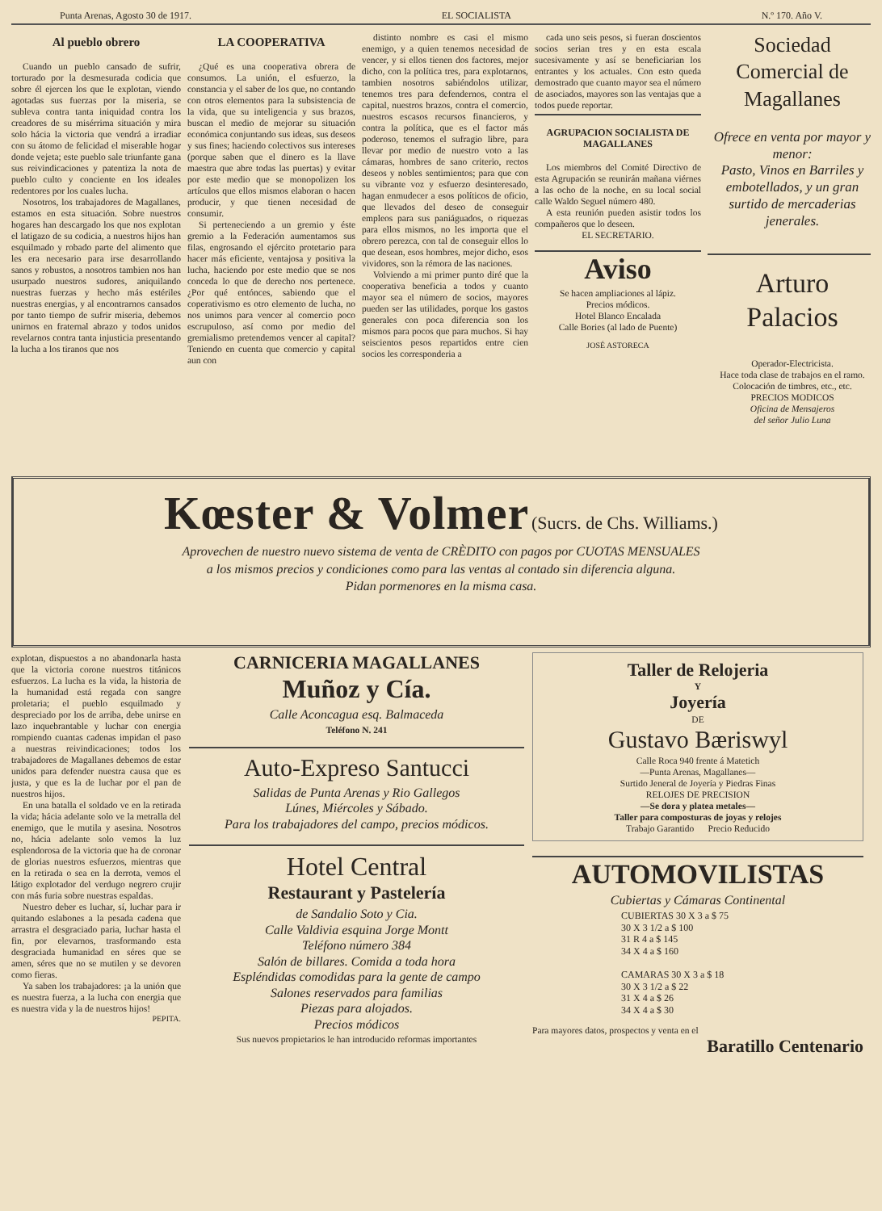Punta Arenas, Agosto 30 de 1917. EL SOCIALISTA N.º 170. Año V.
Al pueblo obrero
Cuando un pueblo cansado de sufrir, torturado por la desmesurada codicia que sobre él ejercen los que le explotan, viendo agotadas sus fuerzas por la miseria, se subleva contra tanta iniquidad contra los creadores de su misérrima situación y mira solo hácia la victoria que vendrá a irradiar con su átomo de felicidad el miserable hogar donde vejeta; este pueblo sale triunfante gana sus reivindicaciones y patentiza la nota de pueblo culto y conciente en los ideales redentores por los cuales lucha.
Nosotros, los trabajadores de Magallanes, estamos en esta situación. Sobre nuestros hogares han descargado los que nos explotan el latigazo de su codicia, a nuestros hijos han esquilmado y robado parte del alimento que les era necesario para irse desarrollando sanos y robustos, a nosotros tambien nos han usurpado nuestros sudores, aniquilando nuestras fuerzas y hecho más estériles nuestras energias, y al encontrarnos cansados por tanto tiempo de sufrir miseria, debemos unirnos en fraternal abrazo y todos unidos revelarnos contra tanta injusticia presentando la lucha a los tiranos que nos
LA COOPERATIVA
¿Qué es una cooperativa obrera de consumos. La unión, el esfuerzo, la constancia y el saber de los que, no contando con otros elementos para la subsistencia de la vida, que su inteligencia y sus brazos, buscan el medio de mejorar su situación económica conjuntando sus ideas, sus deseos y sus fines; haciendo colectivos sus intereses (porque saben que el dinero es la llave maestra que abre todas las puertas) y evitar por este medio que se monopolizen los artículos que ellos mismos elaboran o hacen producir, y que tienen necesidad de consumir.
Si perteneciendo a un gremio y éste gremio a la Federación aumentamos sus filas, engrosando el ejército protetario para hacer más eficiente, ventajosa y positiva la lucha, haciendo por este medio que se nos conceda lo que de derecho nos pertenece. ¿Por qué entónces, sabiendo que el coperativismo es otro elemento de lucha, no nos unimos para vencer al comercio poco escrupuloso, así como por medio del gremialismo pretendemos vencer al capital? Teniendo en cuenta que comercio y capital aun con
distinto nombre es casi el mismo enemigo, y a quien tenemos necesidad de vencer, y si ellos tienen dos factores, mejor dicho, con la política tres, para explotarnos, tambien nosotros sabiéndolos utilizar, tenemos tres para defendernos, contra el capital, nuestros brazos, contra el comercio, nuestros escasos recursos financieros, y contra la política, que es el factor más poderoso, tenemos el sufragio libre, para llevar por medio de nuestro voto a las cámaras, hombres de sano criterio, rectos deseos y nobles sentimientos; para que con su vibrante voz y esfuerzo desinteresado, hagan enmudecer a esos políticos de oficio, que llevados del deseo de conseguir empleos para sus paniáguados, o riquezas para ellos mismos, no les importa que el obrero perezca, con tal de conseguir ellos lo que desean, esos hombres, mejor dicho, esos vividores, son la rémora de las naciones.
Volviendo a mi primer punto diré que la cooperativa beneficia a todos y cuanto mayor sea el número de socios, mayores pueden ser las utilidades, porque los gastos generales con poca diferencia son los mismos para pocos que para muchos. Si hay seiscientos pesos repartidos entre cien socios les corresponderia a
cada uno seis pesos, si fueran doscientos socios serian tres y en esta escala sucesivamente y así se beneficiarian los entrantes y los actuales. Con esto queda demostrado que cuanto mayor sea el número de asociados, mayores son las ventajas que a todos puede reportar.
AGRUPACION SOCIALISTA DE MAGALLANES
Los miembros del Comité Directivo de esta Agrupación se reunirán mañana viérnes a las ocho de la noche, en su local social calle Waldo Seguel número 480.
A esta reunión pueden asistir todos los compañeros que lo deseen.
EL SECRETARIO.
Aviso
Se hacen ampliaciones al lápiz.
Precios módicos.
Hotel Blanco Encalada
Calle Bories (al lado de Puente)
JOSÉ ASTORECA
Sociedad Comercial de Magallanes
Ofrece en venta por mayor y menor:
Pasto, Vinos en Barriles y embotellados, y un gran surtido de mercaderias jenerales.
Arturo
Palacios
Operador-Electricista.
Hace toda clase de trabajos en el ramo.
Colocación de timbres, etc., etc.
PRECIOS MODICOS
Oficina de Mensajeros
del señor Julio Luna
Kœster & Volmer (Sucrs. de Chs. Williams.)
Aprovechen de nuestro nuevo sistema de venta de CRÈDITO con pagos por CUOTAS MENSUALES
a los mismos precios y condiciones como para las ventas al contado sin diferencia alguna.
Pidan pormenores en la misma casa.
explotan, dispuestos a no abandonarla hasta que la victoria corone nuestros titánicos esfuerzos. La lucha es la vida, la historia de la humanidad está regada con sangre proletaria; el pueblo esquilmado y despreciado por los de arriba, debe unirse en lazo inquebrantable y luchar con energia rompiendo cuantas cadenas impidan el paso a nuestras reivindicaciones; todos los trabajadores de Magallanes debemos de estar unidos para defender nuestra causa que es justa, y que es la de luchar por el pan de nuestros hijos.
En una batalla el soldado ve en la retirada la vida; hácia adelante solo ve la metralla del enemigo, que le mutila y asesina. Nosotros no, hácia adelante solo vemos la luz esplendorosa de la victoria que ha de coronar de glorias nuestros esfuerzos, mientras que en la retirada o sea en la derrota, vemos el látigo explotador del verdugo negrero crujir con más furia sobre nuestras espaldas.
Nuestro deber es luchar, sí, luchar para ir quitando eslabones a la pesada cadena que arrastra el desgraciado paria, luchar hasta el fin, por elevarnos, trasformando esta desgraciada humanidad en séres que se amen, séres que no se mutilen y se devoren como fieras.
Ya saben los trabajadores: ¡a la unión que es nuestra fuerza, a la lucha con energia que es nuestra vida y la de nuestros hijos!
PEPITA.
CARNICERIA MAGALLANES
Muñoz y Cía.
Calle Aconcagua esq. Balmaceda
Teléfono N. 241
Auto-Expreso Santucci
Salidas de Punta Arenas y Rio Gallegos
Lúnes, Miércoles y Sábado.
Para los trabajadores del campo, precios módicos.
Hotel Central
Restaurant y Pastelería
de Sandalio Soto y Cia.
Calle Valdivia esquina Jorge Montt
Teléfono número 384
Salón de billares. Comida a toda hora
Espléndidas comodidas para la gente de campo
Salones reservados para familias
Piezas para alojados.
Precios módicos
Sus nuevos propietarios le han introducido reformas importantes
Taller de Relojeria
Y
Joyería
DE
Gustavo Bæriswyl
Calle Roca 940 frente á Matetich
—Punta Arenas, Magallanes—
Surtido Jeneral de Joyería y Piedras Finas
RELOJES DE PRECISION
—Se dora y platea metales—
Taller para composturas de joyas y relojes
Trabajo Garantido Precio Reducido
AUTOMOVILISTAS
Cubiertas y Cámaras Continental
CUBIERTAS 30 X 3 a $ 75
30 X 3 1/2 a $ 100
31 R 4 a $ 145
34 X 4 a $ 160
CAMARAS 30 X 3 a $ 18
30 X 3 1/2 a $ 22
31 X 4 a $ 26
34 X 4 a $ 30
Para mayores datos, prospectos y venta en el
Baratillo Centenario